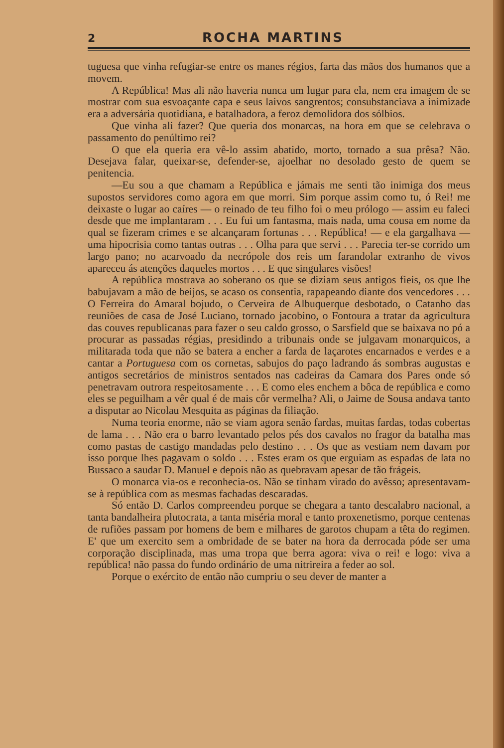2 ROCHA MARTINS
tuguesa que vinha refugiar-se entre os manes régios, farta das mãos dos humanos que a movem.
A República! Mas ali não haveria nunca um lugar para ela, nem era imagem de se mostrar com sua esvoaçante capa e seus laivos sangrentos; consubstanciava a inimizade era a adversária quotidiana, e batalhadora, a feroz demolidora dos sólbios.
Que vinha ali fazer? Que queria dos monarcas, na hora em que se celebrava o passamento do penúltimo rei?
O que ela queria era vê-lo assim abatido, morto, tornado a sua prêsa? Não. Desejava falar, queixar-se, defender-se, ajoelhar no desolado gesto de quem se penitencia.
—Eu sou a que chamam a República e jámais me senti tão inimiga dos meus supostos servidores como agora em que morri. Sim porque assim como tu, ó Rei! me deixaste o lugar ao caíres — o reinado de teu filho foi o meu prólogo — assim eu faleci desde que me implantaram . . . Eu fui um fantasma, mais nada, uma cousa em nome da qual se fizeram crimes e se alcançaram fortunas . . . República! — e ela gargalhava — uma hipocrisia como tantas outras . . . Olha para que servi . . . Parecia ter-se corrido um largo pano; no acarvoado da necrópole dos reis um farandolar extranho de vivos apareceu ás atenções daqueles mortos . . . E que singulares visões!
A república mostrava ao soberano os que se diziam seus antigos fieis, os que lhe babujavam a mão de beijos, se acaso os consentia, rapapeando diante dos vencedores . . . O Ferreira do Amaral bojudo, o Cerveira de Albuquerque desbotado, o Catanho das reuniões de casa de José Luciano, tornado jacobino, o Fontoura a tratar da agricultura das couves republicanas para fazer o seu caldo grosso, o Sarsfield que se baixava no pó a procurar as passadas régias, presidindo a tribunais onde se julgavam monarquicos, a militarada toda que não se batera a encher a farda de laçarotes encarnados e verdes e a cantar a Portuguesa com os cornetas, sabujos do paço ladrando ás sombras augustas e antigos secretários de ministros sentados nas cadeiras da Camara dos Pares onde só penetravam outrora respeitosamente . . . E como eles enchem a bôca de república e como eles se peguilham a vêr qual é de mais côr vermelha? Ali, o Jaime de Sousa andava tanto a disputar ao Nicolau Mesquita as páginas da filiação.
Numa teoria enorme, não se viam agora senão fardas, muitas fardas, todas cobertas de lama . . . Não era o barro levantado pelos pés dos cavalos no fragor da batalha mas como pastas de castigo mandadas pelo destino . . . Os que as vestiam nem davam por isso porque lhes pagavam o soldo . . . Estes eram os que erguiam as espadas de lata no Bussaco a saudar D. Manuel e depois não as quebravam apesar de tão frágeis.
O monarca via-os e reconhecia-os. Não se tinham virado do avêsso; apresentavam-se à república com as mesmas fachadas descaradas.
Só então D. Carlos compreendeu porque se chegara a tanto descalabro nacional, a tanta bandalheira plutocrata, a tanta miséria moral e tanto proxenetismo, porque centenas de rufiões passam por homens de bem e milhares de garotos chupam a têta do regimen. E' que um exercito sem a ombridade de se bater na hora da derrocada póde ser uma corporação disciplinada, mas uma tropa que berra agora: viva o rei! e logo: viva a república! não passa do fundo ordinário de uma nitrireira a feder ao sol.
Porque o exército de então não cumpriu o seu dever de manter a